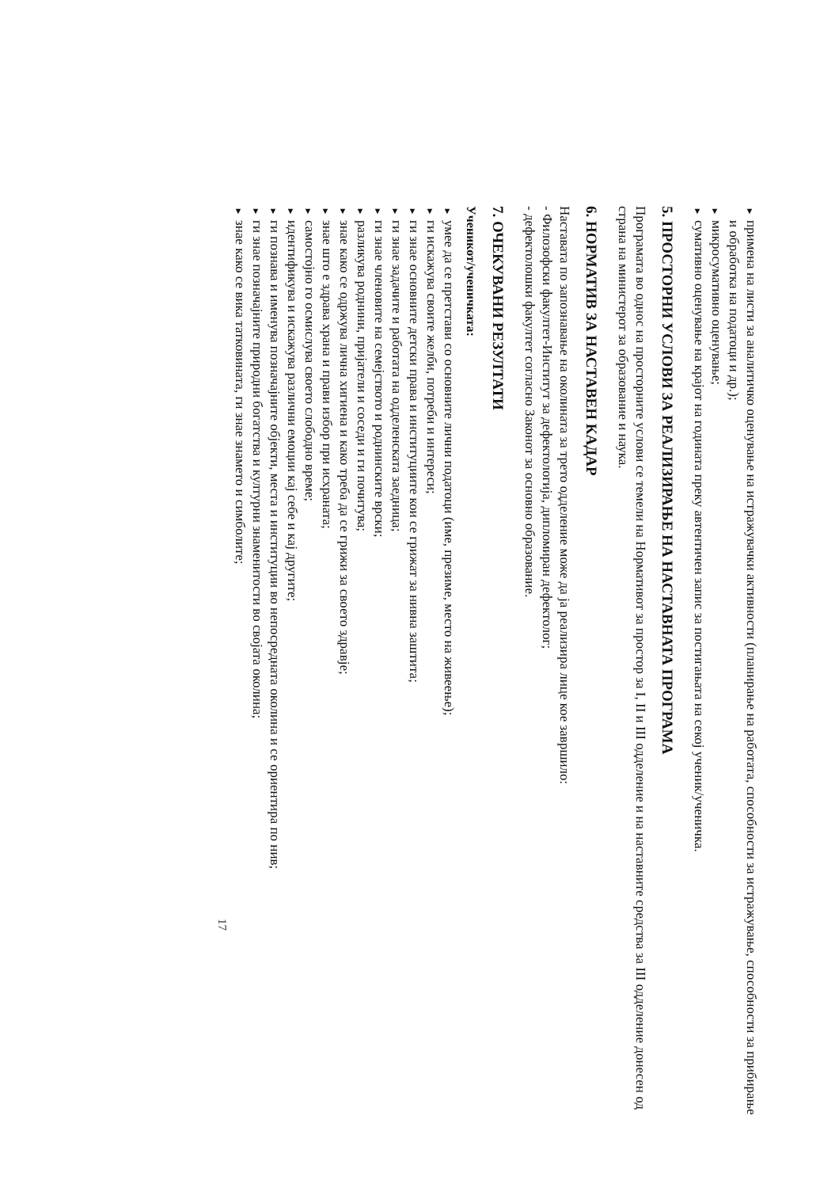▼
примена на листи за аналитичко оценување на истражувачки активности (планирање на работата, способности за истражување, способности за прибирање и обработка на податоци и др.);
▼
микросумативно оценување;
▼
сумативно оценување на крајот на годината преку автентичен запис за постигањата на секој ученик/ученичка.
5. ПРОСТОРНИ УСЛОВИ ЗА РЕАЛИЗИРАЊЕ НА НАСТАВНАТА ПРОГРАМА
Програмата во однос на просторните услови се темели на Нормативот за простор за I, II и III одделение и на наставните средства за III одделение донесен од страна на министерот за образование и наука.
6. НОРМАТИВ ЗА НАСТАВЕН КАДАР
Наставата по запознавање на околината за трето одделение може да ја реализира лице кое завршило:
- Филозофски факултет-Институт за дефектологија, дипломиран дефектолог;
- дефектолошки факултет согласно Законот за основно образование.
7. ОЧЕКУВАНИ РЕЗУЛТАТИ
Ученикот/ученичката:
▼
умее да се претстави со основните лични податоци (име, презиме, место на живеење);
▼
ги искажува своите желби, потреби и интереси;
▼
ги знае основните детски права и институциите кои се грижат за нивна заштита;
▼
ги знае задачите и работата на одделенската заедница;
▼
ги знае членовите на семејството и роднинските врски;
▼
разликува роднини, пријатели и соседи и ги почитува;
▼
знае како се одржува лична хигиена и како треба да се грижи за своето здравје;
▼
знае што е здрава храна и прави избор при исхраната;
▼
самостојно го осмислува своето слободно време;
▼
идентификува и искажува различни емоции кај себе и кај другите;
▼
ги познава и именува позначајните објекти, места и институции во непосредната околина и се ориентира по нив;
▼
ги знае позначајните природни богатства и културни знаменитости во својата околина;
▼
знае како се вика татковината, ги знае знамето и симболите;
17